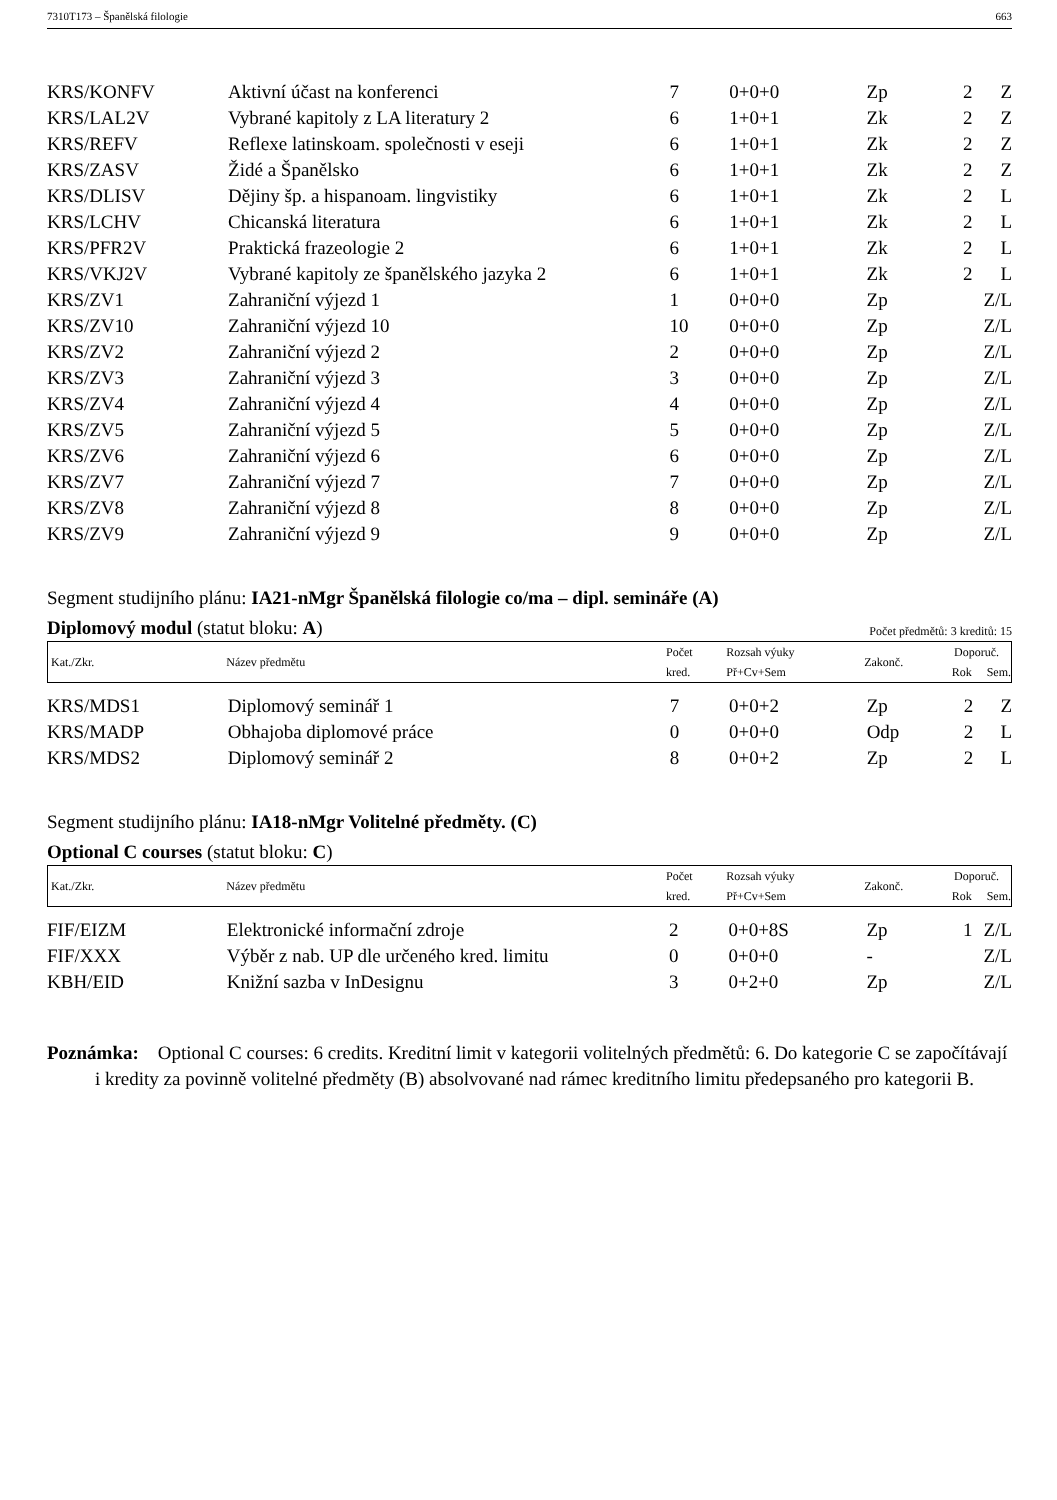7310T173 – Španělská filologie 663
| KRS/KONFV | Aktivní účast na konferenci | 7 | 0+0+0 | Zp | 2 | Z |
| KRS/LAL2V | Vybrané kapitoly z LA literatury 2 | 6 | 1+0+1 | Zk | 2 | Z |
| KRS/REFV | Reflexe latinskoam. společnosti v eseji | 6 | 1+0+1 | Zk | 2 | Z |
| KRS/ZASV | Židé a Španělsko | 6 | 1+0+1 | Zk | 2 | Z |
| KRS/DLISV | Dějiny šp. a hispanoam. lingvistiky | 6 | 1+0+1 | Zk | 2 | L |
| KRS/LCHV | Chicanská literatura | 6 | 1+0+1 | Zk | 2 | L |
| KRS/PFR2V | Praktická frazeologie 2 | 6 | 1+0+1 | Zk | 2 | L |
| KRS/VKJ2V | Vybrané kapitoly ze španělského jazyka 2 | 6 | 1+0+1 | Zk | 2 | L |
| KRS/ZV1 | Zahraniční výjezd 1 | 1 | 0+0+0 | Zp | | Z/L |
| KRS/ZV10 | Zahraniční výjezd 10 | 10 | 0+0+0 | Zp | | Z/L |
| KRS/ZV2 | Zahraniční výjezd 2 | 2 | 0+0+0 | Zp | | Z/L |
| KRS/ZV3 | Zahraniční výjezd 3 | 3 | 0+0+0 | Zp | | Z/L |
| KRS/ZV4 | Zahraniční výjezd 4 | 4 | 0+0+0 | Zp | | Z/L |
| KRS/ZV5 | Zahraniční výjezd 5 | 5 | 0+0+0 | Zp | | Z/L |
| KRS/ZV6 | Zahraniční výjezd 6 | 6 | 0+0+0 | Zp | | Z/L |
| KRS/ZV7 | Zahraniční výjezd 7 | 7 | 0+0+0 | Zp | | Z/L |
| KRS/ZV8 | Zahraniční výjezd 8 | 8 | 0+0+0 | Zp | | Z/L |
| KRS/ZV9 | Zahraniční výjezd 9 | 9 | 0+0+0 | Zp | | Z/L |
Segment studijního plánu: IA21-nMgr Španělská filologie co/ma – dipl. semináře (A)
Diplomový modul (statut bloku: A) Počet předmětů: 3 kreditů: 15
| Kat./Zkr. | Název předmětu | Počet | Rozsah výuky | Zakonč. | Doporuč. | |
| | | kred. | Př+Cv+Sem | | Rok | Sem. |
| KRS/MDS1 | Diplomový seminář 1 | 7 | 0+0+2 | Zp | 2 | Z |
| KRS/MADP | Obhajoba diplomové práce | 0 | 0+0+0 | Odp | 2 | L |
| KRS/MDS2 | Diplomový seminář 2 | 8 | 0+0+2 | Zp | 2 | L |
Segment studijního plánu: IA18-nMgr Volitelné předměty. (C)
Optional C courses (statut bloku: C)
| Kat./Zkr. | Název předmětu | Počet | Rozsah výuky | Zakonč. | Doporuč. | |
| | | kred. | Př+Cv+Sem | | Rok | Sem. |
| FIF/EIZM | Elektronické informační zdroje | 2 | 0+0+8S | Zp | 1 | Z/L |
| FIF/XXX | Výběr z nab. UP dle určeného kred. limitu | 0 | 0+0+0 | - | | Z/L |
| KBH/EID | Knižní sazba v InDesignu | 3 | 0+2+0 | Zp | | Z/L |
Poznámka: Optional C courses: 6 credits. Kreditní limit v kategorii volitelných předmětů: 6. Do kategorie C se započítávají i kredity za povinně volitelné předměty (B) absolvované nad rámec kreditního limitu předepsaného pro kategorii B.